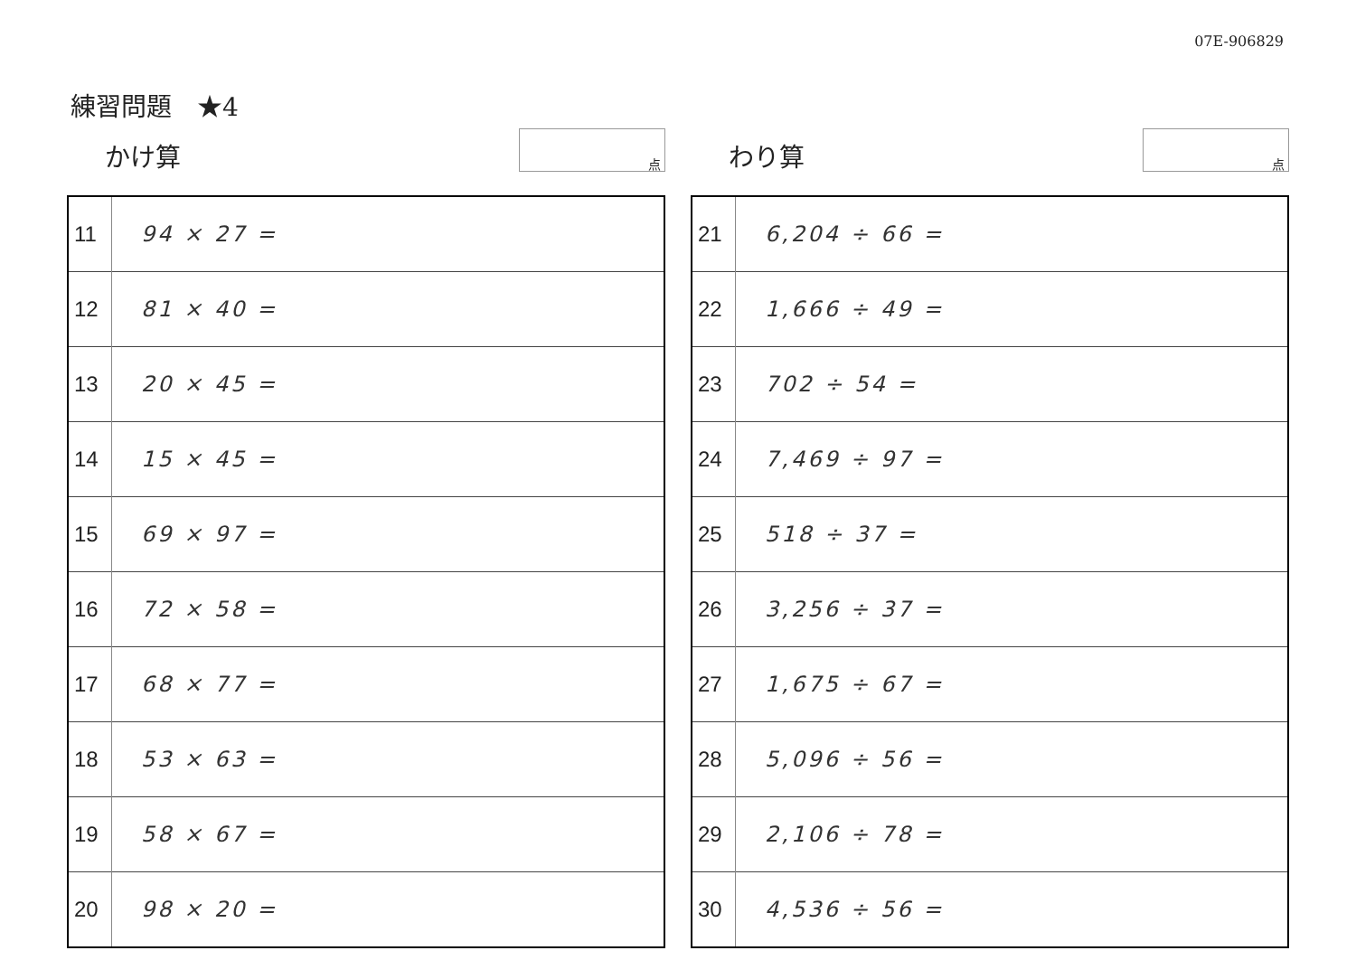07E-906829
練習問題　★4
かけ算
点
| 11 | 94 × 27 = |
| 12 | 81 × 40 = |
| 13 | 20 × 45 = |
| 14 | 15 × 45 = |
| 15 | 69 × 97 = |
| 16 | 72 × 58 = |
| 17 | 68 × 77 = |
| 18 | 53 × 63 = |
| 19 | 58 × 67 = |
| 20 | 98 × 20 = |
わり算
点
| 21 | 6,204 ÷ 66 = |
| 22 | 1,666 ÷ 49 = |
| 23 | 702 ÷ 54 = |
| 24 | 7,469 ÷ 97 = |
| 25 | 518 ÷ 37 = |
| 26 | 3,256 ÷ 37 = |
| 27 | 1,675 ÷ 67 = |
| 28 | 5,096 ÷ 56 = |
| 29 | 2,106 ÷ 78 = |
| 30 | 4,536 ÷ 56 = |